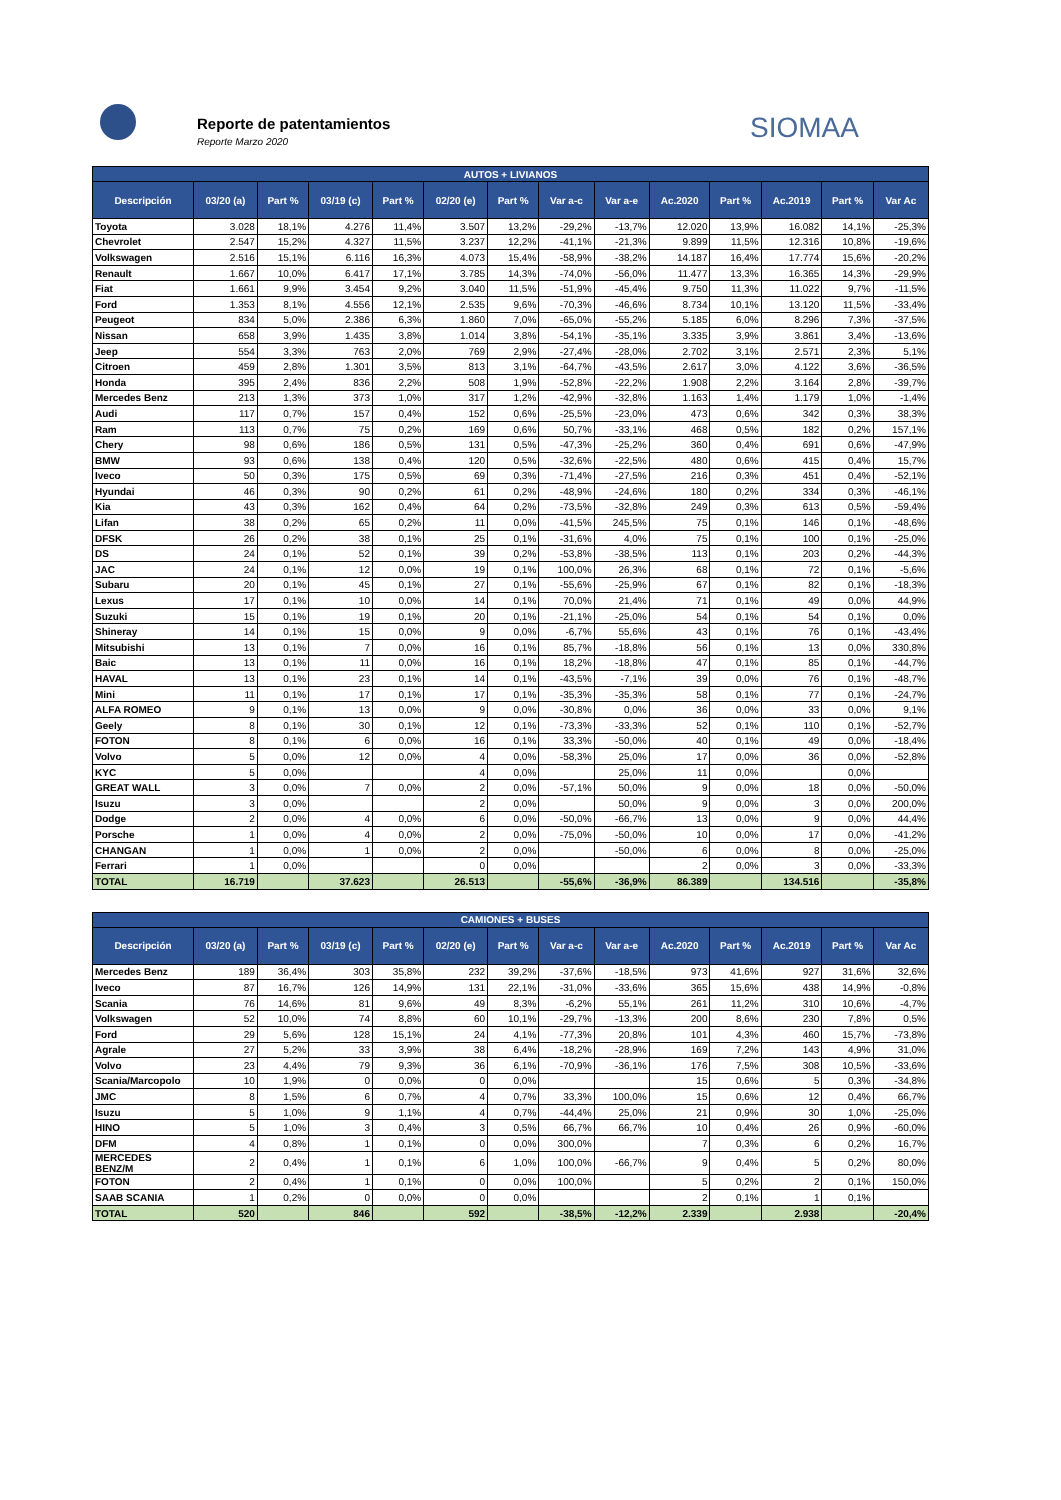Reporte de patentamientos
Reporte Marzo 2020 SIOMAA
| AUTOS + LIVIANOS | | | | | | | | | | | | | |
| --- | --- | --- | --- | --- | --- | --- | --- | --- | --- | --- | --- | --- | --- |
| Descripción | 03/20 (a) | Part % | 03/19 (c) | Part % | 02/20 (e) | Part % | Var a-c | Var a-e | Ac.2020 | Part % | Ac.2019 | Part % | Var Ac |
| Toyota | 3.028 | 18,1% | 4.276 | 11,4% | 3.507 | 13,2% | -29,2% | -13,7% | 12.020 | 13,9% | 16.082 | 14,1% | -25,3% |
| Chevrolet | 2.547 | 15,2% | 4.327 | 11,5% | 3.237 | 12,2% | -41,1% | -21,3% | 9.899 | 11,5% | 12.316 | 10,8% | -19,6% |
| Volkswagen | 2.516 | 15,1% | 6.116 | 16,3% | 4.073 | 15,4% | -58,9% | -38,2% | 14.187 | 16,4% | 17.774 | 15,6% | -20,2% |
| Renault | 1.667 | 10,0% | 6.417 | 17,1% | 3.785 | 14,3% | -74,0% | -56,0% | 11.477 | 13,3% | 16.365 | 14,3% | -29,9% |
| Fiat | 1.661 | 9,9% | 3.454 | 9,2% | 3.040 | 11,5% | -51,9% | -45,4% | 9.750 | 11,3% | 11.022 | 9,7% | -11,5% |
| Ford | 1.353 | 8,1% | 4.556 | 12,1% | 2.535 | 9,6% | -70,3% | -46,6% | 8.734 | 10,1% | 13.120 | 11,5% | -33,4% |
| Peugeot | 834 | 5,0% | 2.386 | 6,3% | 1.860 | 7,0% | -65,0% | -55,2% | 5.185 | 6,0% | 8.296 | 7,3% | -37,5% |
| Nissan | 658 | 3,9% | 1.435 | 3,8% | 1.014 | 3,8% | -54,1% | -35,1% | 3.335 | 3,9% | 3.861 | 3,4% | -13,6% |
| Jeep | 554 | 3,3% | 763 | 2,0% | 769 | 2,9% | -27,4% | -28,0% | 2.702 | 3,1% | 2.571 | 2,3% | 5,1% |
| Citroen | 459 | 2,8% | 1.301 | 3,5% | 813 | 3,1% | -64,7% | -43,5% | 2.617 | 3,0% | 4.122 | 3,6% | -36,5% |
| Honda | 395 | 2,4% | 836 | 2,2% | 508 | 1,9% | -52,8% | -22,2% | 1.908 | 2,2% | 3.164 | 2,8% | -39,7% |
| Mercedes Benz | 213 | 1,3% | 373 | 1,0% | 317 | 1,2% | -42,9% | -32,8% | 1.163 | 1,4% | 1.179 | 1,0% | -1,4% |
| Audi | 117 | 0,7% | 157 | 0,4% | 152 | 0,6% | -25,5% | -23,0% | 473 | 0,6% | 342 | 0,3% | 38,3% |
| Ram | 113 | 0,7% | 75 | 0,2% | 169 | 0,6% | 50,7% | -33,1% | 468 | 0,5% | 182 | 0,2% | 157,1% |
| Chery | 98 | 0,6% | 186 | 0,5% | 131 | 0,5% | -47,3% | -25,2% | 360 | 0,4% | 691 | 0,6% | -47,9% |
| BMW | 93 | 0,6% | 138 | 0,4% | 120 | 0,5% | -32,6% | -22,5% | 480 | 0,6% | 415 | 0,4% | 15,7% |
| Iveco | 50 | 0,3% | 175 | 0,5% | 69 | 0,3% | -71,4% | -27,5% | 216 | 0,3% | 451 | 0,4% | -52,1% |
| Hyundai | 46 | 0,3% | 90 | 0,2% | 61 | 0,2% | -48,9% | -24,6% | 180 | 0,2% | 334 | 0,3% | -46,1% |
| Kia | 43 | 0,3% | 162 | 0,4% | 64 | 0,2% | -73,5% | -32,8% | 249 | 0,3% | 613 | 0,5% | -59,4% |
| Lifan | 38 | 0,2% | 65 | 0,2% | 11 | 0,0% | -41,5% | 245,5% | 75 | 0,1% | 146 | 0,1% | -48,6% |
| DFSK | 26 | 0,2% | 38 | 0,1% | 25 | 0,1% | -31,6% | 4,0% | 75 | 0,1% | 100 | 0,1% | -25,0% |
| DS | 24 | 0,1% | 52 | 0,1% | 39 | 0,2% | -53,8% | -38,5% | 113 | 0,1% | 203 | 0,2% | -44,3% |
| JAC | 24 | 0,1% | 12 | 0,0% | 19 | 0,1% | 100,0% | 26,3% | 68 | 0,1% | 72 | 0,1% | -5,6% |
| Subaru | 20 | 0,1% | 45 | 0,1% | 27 | 0,1% | -55,6% | -25,9% | 67 | 0,1% | 82 | 0,1% | -18,3% |
| Lexus | 17 | 0,1% | 10 | 0,0% | 14 | 0,1% | 70,0% | 21,4% | 71 | 0,1% | 49 | 0,0% | 44,9% |
| Suzuki | 15 | 0,1% | 19 | 0,1% | 20 | 0,1% | -21,1% | -25,0% | 54 | 0,1% | 54 | 0,1% | 0,0% |
| Shineray | 14 | 0,1% | 15 | 0,0% | 9 | 0,0% | -6,7% | 55,6% | 43 | 0,1% | 76 | 0,1% | -43,4% |
| Mitsubishi | 13 | 0,1% | 7 | 0,0% | 16 | 0,1% | 85,7% | -18,8% | 56 | 0,1% | 13 | 0,0% | 330,8% |
| Baic | 13 | 0,1% | 11 | 0,0% | 16 | 0,1% | 18,2% | -18,8% | 47 | 0,1% | 85 | 0,1% | -44,7% |
| HAVAL | 13 | 0,1% | 23 | 0,1% | 14 | 0,1% | -43,5% | -7,1% | 39 | 0,0% | 76 | 0,1% | -48,7% |
| Mini | 11 | 0,1% | 17 | 0,1% | 17 | 0,1% | -35,3% | -35,3% | 58 | 0,1% | 77 | 0,1% | -24,7% |
| ALFA ROMEO | 9 | 0,1% | 13 | 0,0% | 9 | 0,0% | -30,8% | 0,0% | 36 | 0,0% | 33 | 0,0% | 9,1% |
| Geely | 8 | 0,1% | 30 | 0,1% | 12 | 0,1% | -73,3% | -33,3% | 52 | 0,1% | 110 | 0,1% | -52,7% |
| FOTON | 8 | 0,1% | 6 | 0,0% | 16 | 0,1% | 33,3% | -50,0% | 40 | 0,1% | 49 | 0,0% | -18,4% |
| Volvo | 5 | 0,0% | 12 | 0,0% | 4 | 0,0% | -58,3% | 25,0% | 17 | 0,0% | 36 | 0,0% | -52,8% |
| KYC | 5 | 0,0% | | | 4 | 0,0% | | 25,0% | 11 | 0,0% | | 0,0% | |
| GREAT WALL | 3 | 0,0% | 7 | 0,0% | 2 | 0,0% | -57,1% | 50,0% | 9 | 0,0% | 18 | 0,0% | -50,0% |
| Isuzu | 3 | 0,0% | | | 2 | 0,0% | | 50,0% | 9 | 0,0% | 3 | 0,0% | 200,0% |
| Dodge | 2 | 0,0% | 4 | 0,0% | 6 | 0,0% | -50,0% | -66,7% | 13 | 0,0% | 9 | 0,0% | 44,4% |
| Porsche | 1 | 0,0% | 4 | 0,0% | 2 | 0,0% | -75,0% | -50,0% | 10 | 0,0% | 17 | 0,0% | -41,2% |
| CHANGAN | 1 | 0,0% | 1 | 0,0% | 2 | 0,0% | | -50,0% | 6 | 0,0% | 8 | 0,0% | -25,0% |
| Ferrari | 1 | 0,0% | | | 0 | 0,0% | | | 2 | 0,0% | 3 | 0,0% | -33,3% |
| TOTAL | 16.719 | | 37.623 | | 26.513 | | -55,6% | -36,9% | 86.389 | | 134.516 | | -35,8% |
| CAMIONES + BUSES | | | | | | | | | | | | | |
| --- | --- | --- | --- | --- | --- | --- | --- | --- | --- | --- | --- | --- | --- |
| Descripción | 03/20 (a) | Part % | 03/19 (c) | Part % | 02/20 (e) | Part % | Var a-c | Var a-e | Ac.2020 | Part % | Ac.2019 | Part % | Var Ac |
| Mercedes Benz | 189 | 36,4% | 303 | 35,8% | 232 | 39,2% | -37,6% | -18,5% | 973 | 41,6% | 927 | 31,6% | 32,6% |
| Iveco | 87 | 16,7% | 126 | 14,9% | 131 | 22,1% | -31,0% | -33,6% | 365 | 15,6% | 438 | 14,9% | -0,8% |
| Scania | 76 | 14,6% | 81 | 9,6% | 49 | 8,3% | -6,2% | 55,1% | 261 | 11,2% | 310 | 10,6% | -4,7% |
| Volkswagen | 52 | 10,0% | 74 | 8,8% | 60 | 10,1% | -29,7% | -13,3% | 200 | 8,6% | 230 | 7,8% | 0,5% |
| Ford | 29 | 5,6% | 128 | 15,1% | 24 | 4,1% | -77,3% | 20,8% | 101 | 4,3% | 460 | 15,7% | -73,8% |
| Agrale | 27 | 5,2% | 33 | 3,9% | 38 | 6,4% | -18,2% | -28,9% | 169 | 7,2% | 143 | 4,9% | 31,0% |
| Volvo | 23 | 4,4% | 79 | 9,3% | 36 | 6,1% | -70,9% | -36,1% | 176 | 7,5% | 308 | 10,5% | -33,6% |
| Scania/Marcopolo | 10 | 1,9% | 0 | 0,0% | 0 | 0,0% | | | 15 | 0,6% | 5 | 0,3% | -34,8% |
| JMC | 8 | 1,5% | 6 | 0,7% | 4 | 0,7% | 33,3% | 100,0% | 15 | 0,6% | 12 | 0,4% | 66,7% |
| Isuzu | 5 | 1,0% | 9 | 1,1% | 4 | 0,7% | -44,4% | 25,0% | 21 | 0,9% | 30 | 1,0% | -25,0% |
| HINO | 5 | 1,0% | 3 | 0,4% | 3 | 0,5% | 66,7% | 66,7% | 10 | 0,4% | 26 | 0,9% | -60,0% |
| DFM | 4 | 0,8% | 1 | 0,1% | 0 | 0,0% | 300,0% | | 7 | 0,3% | 6 | 0,2% | 16,7% |
| MERCEDES BENZ/M | 2 | 0,4% | 1 | 0,1% | 6 | 1,0% | 100,0% | -66,7% | 9 | 0,4% | 5 | 0,2% | 80,0% |
| FOTON | 2 | 0,4% | 1 | 0,1% | 0 | 0,0% | 100,0% | | 5 | 0,2% | 2 | 0,1% | 150,0% |
| SAAB SCANIA | 1 | 0,2% | 0 | 0,0% | 0 | 0,0% | | | 2 | 0,1% | 1 | 0,1% | |
| TOTAL | 520 | | 846 | | 592 | | -38,5% | -12,2% | 2.339 | | 2.938 | | -20,4% |